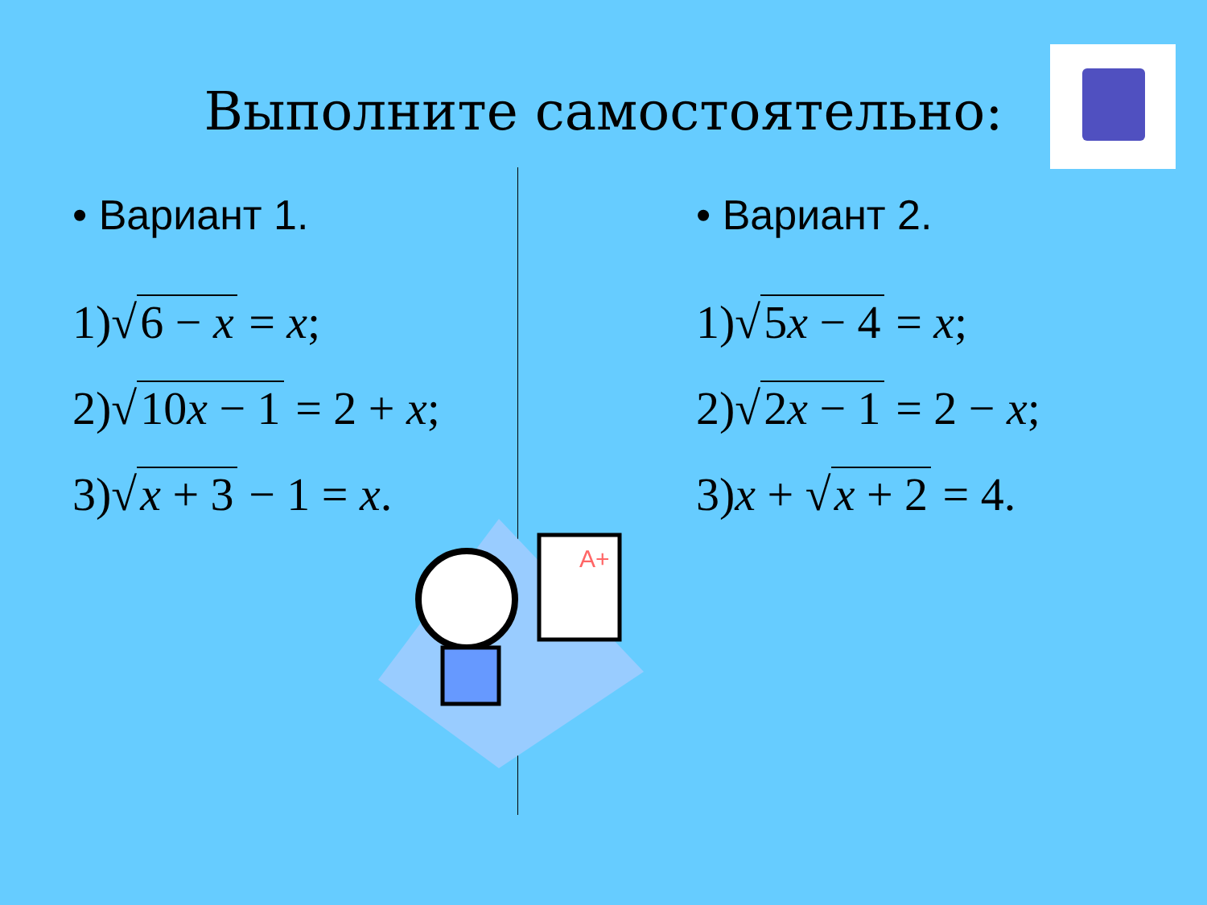Выполните самостоятельно:
• Вариант 1.
1)√ 6 − x = x;
2)√ 10x − 1 = 2 + x;
3)√ x + 3 − 1 = x.
• Вариант 2.
1)√ 5x − 4 = x;
2)√ 2x − 1 = 2 − x;
3)x + √ x + 2 = 4.
A+